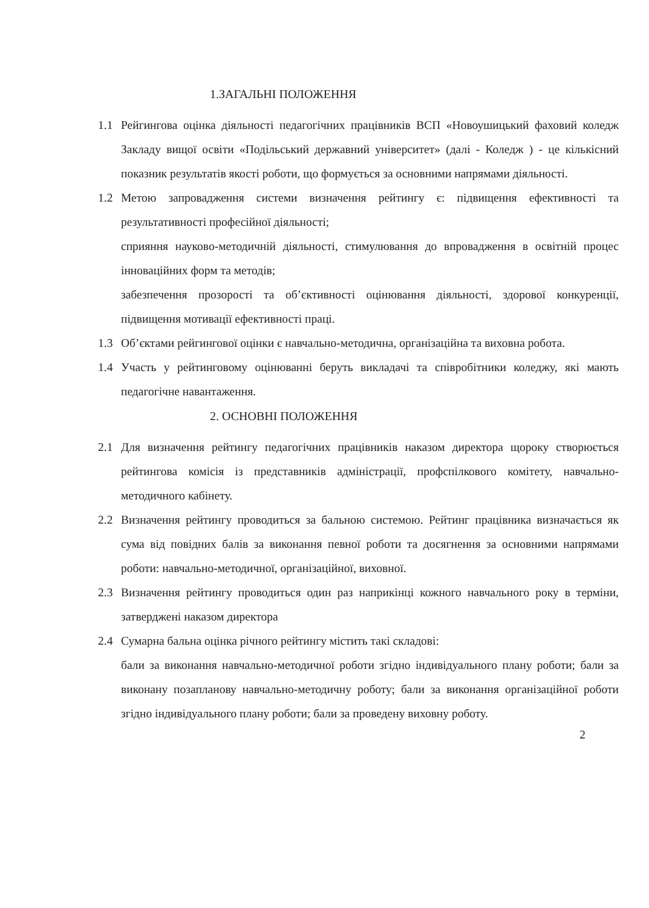1.ЗАГАЛЬНІ ПОЛОЖЕННЯ
1.1 Рейгингова оцінка діяльності педагогічних працівників ВСП «Новоушицький фаховий коледж Закладу вищої освіти «Подільський державний університет» (далі - Коледж ) - це кількісний показник результатів якості роботи, що формується за основними напрямами діяльності.
1.2 Метою запровадження системи визначення рейтингу є: підвищення ефективності та результативності професійної діяльності;
сприяння науково-методичній діяльності, стимулювання до впровадження в освітній процес інноваційних форм та методів;
забезпечення прозорості та об’єктивності оцінювання діяльності, здорової конкуренції, підвищення мотивації ефективності праці.
1.3 Об’єктами рейгингової оцінки є навчально-методична, організаційна та виховна робота.
1.4 Участь у рейтинговому оцінюванні беруть викладачі та співробітники коледжу, які мають педагогічне навантаження.
2. ОСНОВНІ ПОЛОЖЕННЯ
2.1 Для визначення рейтингу педагогічних працівників наказом директора щороку створюється рейтингова комісія із представників адміністрації, профспілкового комітету, навчально-методичного кабінету.
2.2 Визначення рейтингу проводиться за бальною системою. Рейтинг працівника визначається як сума від повідних балів за виконання певної роботи та досягнення за основними напрямами роботи: навчально-методичної, організаційної, виховної.
2.3 Визначення рейтингу проводиться один раз наприкінці кожного навчального року в терміни, затверджені наказом директора
2.4 Сумарна бальна оцінка річного рейтингу містить такі складові:
бали за виконання навчально-методичної роботи згідно індивідуального плану роботи; бали за виконану позапланову навчально-методичну роботу; бали за виконання організаційної роботи згідно індивідуального плану роботи; бали за проведену виховну роботу.
2